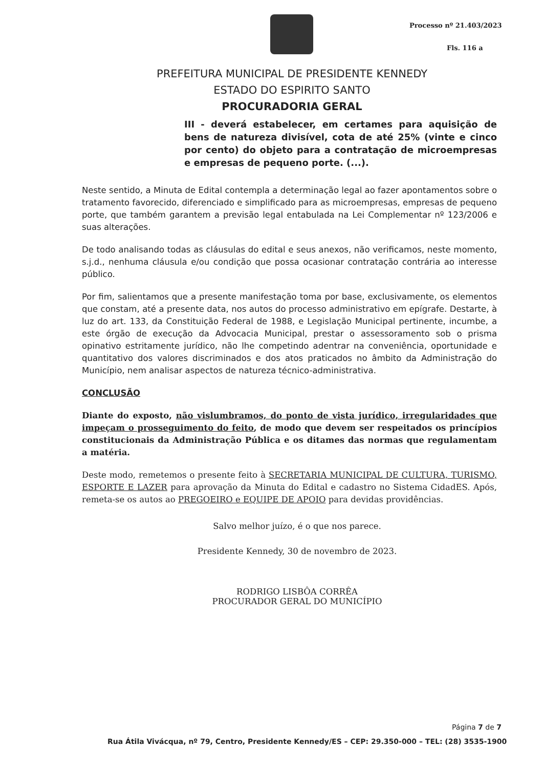Processo nº 21.403/2023
Fls. 116 a
PREFEITURA MUNICIPAL DE PRESIDENTE KENNEDY
ESTADO DO ESPIRITO SANTO
PROCURADORIA GERAL
III - deverá estabelecer, em certames para aquisição de bens de natureza divisível, cota de até 25% (vinte e cinco por cento) do objeto para a contratação de microempresas e empresas de pequeno porte. (...).
Neste sentido, a Minuta de Edital contempla a determinação legal ao fazer apontamentos sobre o tratamento favorecido, diferenciado e simplificado para as microempresas, empresas de pequeno porte, que também garantem a previsão legal entabulada na Lei Complementar nº 123/2006 e suas alterações.
De todo analisando todas as cláusulas do edital e seus anexos, não verificamos, neste momento, s.j.d., nenhuma cláusula e/ou condição que possa ocasionar contratação contrária ao interesse público.
Por fim, salientamos que a presente manifestação toma por base, exclusivamente, os elementos que constam, até a presente data, nos autos do processo administrativo em epígrafe. Destarte, à luz do art. 133, da Constituição Federal de 1988, e Legislação Municipal pertinente, incumbe, a este órgão de execução da Advocacia Municipal, prestar o assessoramento sob o prisma opinativo estritamente jurídico, não lhe competindo adentrar na conveniência, oportunidade e quantitativo dos valores discriminados e dos atos praticados no âmbito da Administração do Município, nem analisar aspectos de natureza técnico-administrativa.
CONCLUSÃO
Diante do exposto, não vislumbramos, do ponto de vista jurídico, irregularidades que impeçam o prosseguimento do feito, de modo que devem ser respeitados os princípios constitucionais da Administração Pública e os ditames das normas que regulamentam a matéria.
Deste modo, remetemos o presente feito à SECRETARIA MUNICIPAL DE CULTURA, TURISMO, ESPORTE E LAZER para aprovação da Minuta do Edital e cadastro no Sistema CidadES. Após, remeta-se os autos ao PREGOEIRO e EQUIPE DE APOIO para devidas providências.
Salvo melhor juízo, é o que nos parece.
Presidente Kennedy, 30 de novembro de 2023.
RODRIGO LISBÔA CORRÊA
PROCURADOR GERAL DO MUNICÍPIO
Página 7 de 7
Rua Átila Vivácqua, nº 79, Centro, Presidente Kennedy/ES – CEP: 29.350-000 – TEL: (28) 3535-1900